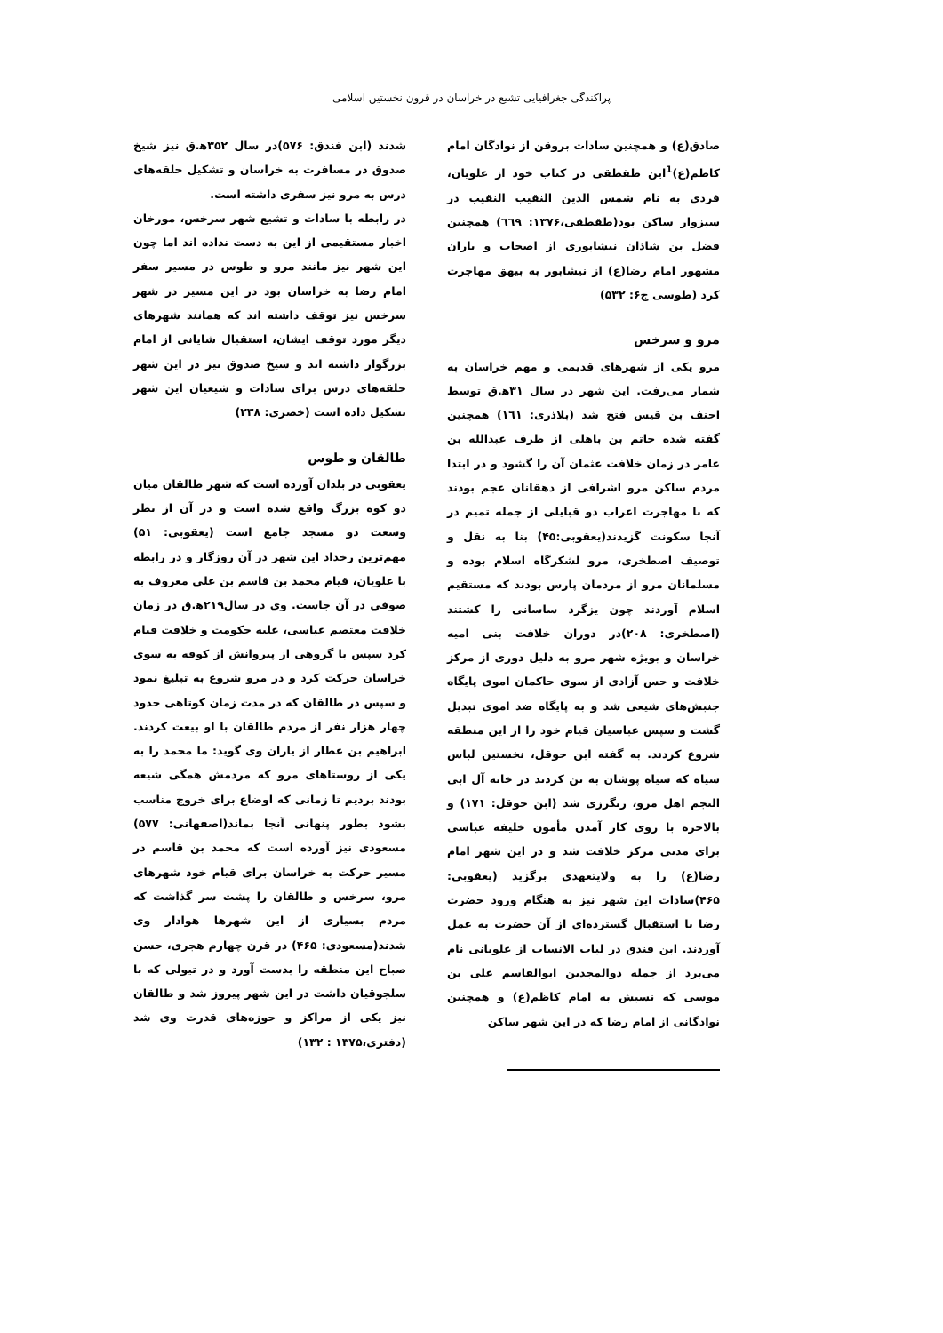پراکندگی جغرافیایی تشیع در خراسان در قرون نخستین اسلامی
صادق(ع) و همچنین سادات بروقن از نوادگان امام کاظم(ع)<sup>1</sup>این طقطقی در کتاب خود از علویان، فردی به نام شمس الدین النقیب النقیب در سبزوار ساکن بود(طقطقی،١٣٧۶: ٦٦٩) همچنین فضل بن شاذان نیشابوری از اصحاب و یاران مشهور امام رضا(ع) از نیشابور به بیهق مهاجرت کرد (طوسی ج۶: ۵٣٢)
مرو و سرخس
مرو یکی از شهرهای قدیمی و مهم خراسان به شمار می‌رفت. این شهر در سال ٣١ه‍.ق توسط احنف بن قیس فتح شد (بلاذری: ١٦١) همچنین گفته شده حاتم بن باهلی از طرف عبدالله بن عامر در زمان خلافت عثمان آن را گشود و در ابتدا مردم ساکن مرو اشرافی از دهقانان عجم بودند که با مهاجرت اعراب دو قبایلی از جمله تمیم در آنجا سکونت گزیدند(یعقوبی:۴۵) بنا به نقل و توصیف اصطخری، مرو لشکرگاه اسلام بوده و مسلمانان مرو از مردمان پارس بودند که مستقیم اسلام آوردند چون یزگرد ساسانی را کشتند (اصطخری: ٢٠٨)در دوران خلافت بنی امیه خراسان و بویژه شهر مرو به دلیل دوری از مرکز خلافت و حس آزادی از سوی حاکمان اموی پایگاه جنبش‌های شیعی شد و به پایگاه ضد اموی تبدیل گشت و سپس عباسیان قیام خود را از این منطقه شروع کردند. به گفته ابن حوقل، نخستین لباس سیاه که سیاه پوشان به تن کردند در خانه آل ابی النجم اهل مرو، رنگرزی شد (ابن حوقل: ١٧١) و بالاخره با روی کار آمدن مأمون خلیفه عباسی برای مدتی مرکز خلافت شد و در این شهر امام رضا(ع) را به ولایتعهدی برگزید (یعقوبی: ۴۶۵)سادات این شهر نیز به هنگام ورود حضرت رضا با استقبال گسترده‌ای از آن حضرت به عمل آوردند. ابن فندق در لباب الانساب از علویانی نام می‌برد از جمله ذوالمجدین ابوالقاسم علی بن موسی که نسبش به امام کاظم(ع) و همچنین نوادگانی از امام رضا که در این شهر ساکن
شدند (ابن فندق: ۵٧۶)در سال ٣۵٢ه‍.ق نیز شیخ صدوق در مسافرت به خراسان و تشکیل حلقه‌های درس به مرو نیز سفری داشته است.
در رابطه با سادات و تشیع شهر سرخس، مورخان اخبار مستقیمی از این به دست نداده اند اما چون این شهر نیز مانند مرو و طوس در مسیر سفر امام رضا به خراسان بود در این مسیر در شهر سرخس نیز توقف داشته اند که همانند شهرهای دیگر مورد توقف ایشان، استقبال شایانی از امام بزرگوار داشته اند و شیخ صدوق نیز در این شهر حلقه‌های درس برای سادات و شیعیان این شهر تشکیل داده است (خضری: ٢٣٨)
طالقان و طوس
یعقوبی در بلدان آورده است که شهر طالقان میان دو کوه بزرگ واقع شده است و در آن از نظر وسعت دو مسجد جامع است (یعقوبی: ۵١) مهم‌ترین رخداد این شهر در آن روزگار و در رابطه با علویان، قیام محمد بن قاسم بن علی معروف به صوفی در آن جاست. وی در سال٢١٩ه‍.ق در زمان خلافت معتصم عباسی، علیه حکومت و خلافت قیام کرد سپس با گروهی از پیروانش از کوفه به سوی خراسان حرکت کرد و در مرو شروع به تبلیغ نمود و سپس در طالقان که در مدت زمان کوتاهی حدود چهار هزار نفر از مردم طالقان با او بیعت کردند. ابراهیم بن عطار از یاران وی گوید: ما محمد را به یکی از روستاهای مرو که مردمش همگی شیعه بودند بردیم تا زمانی که اوضاع برای خروج مناسب بشود بطور پنهانی آنجا بماند(اصفهانی: ۵٧٧) مسعودی نیز آورده است که محمد بن قاسم در مسیر حرکت به خراسان برای قیام خود شهرهای مرو، سرخس و طالقان را پشت سر گذاشت که مردم بسیاری از این شهرها هوادار وی شدند(مسعودی: ۴۶۵) در قرن چهارم هجری، حسن صباح این منطقه را بدست آورد و در تیولی که با سلجوقیان داشت در این شهر پیروز شد و طالقان نیز یکی از مراکز و حوزه‌های قدرت وی شد (دفتری،١٣٧۵ : ١٣٢)